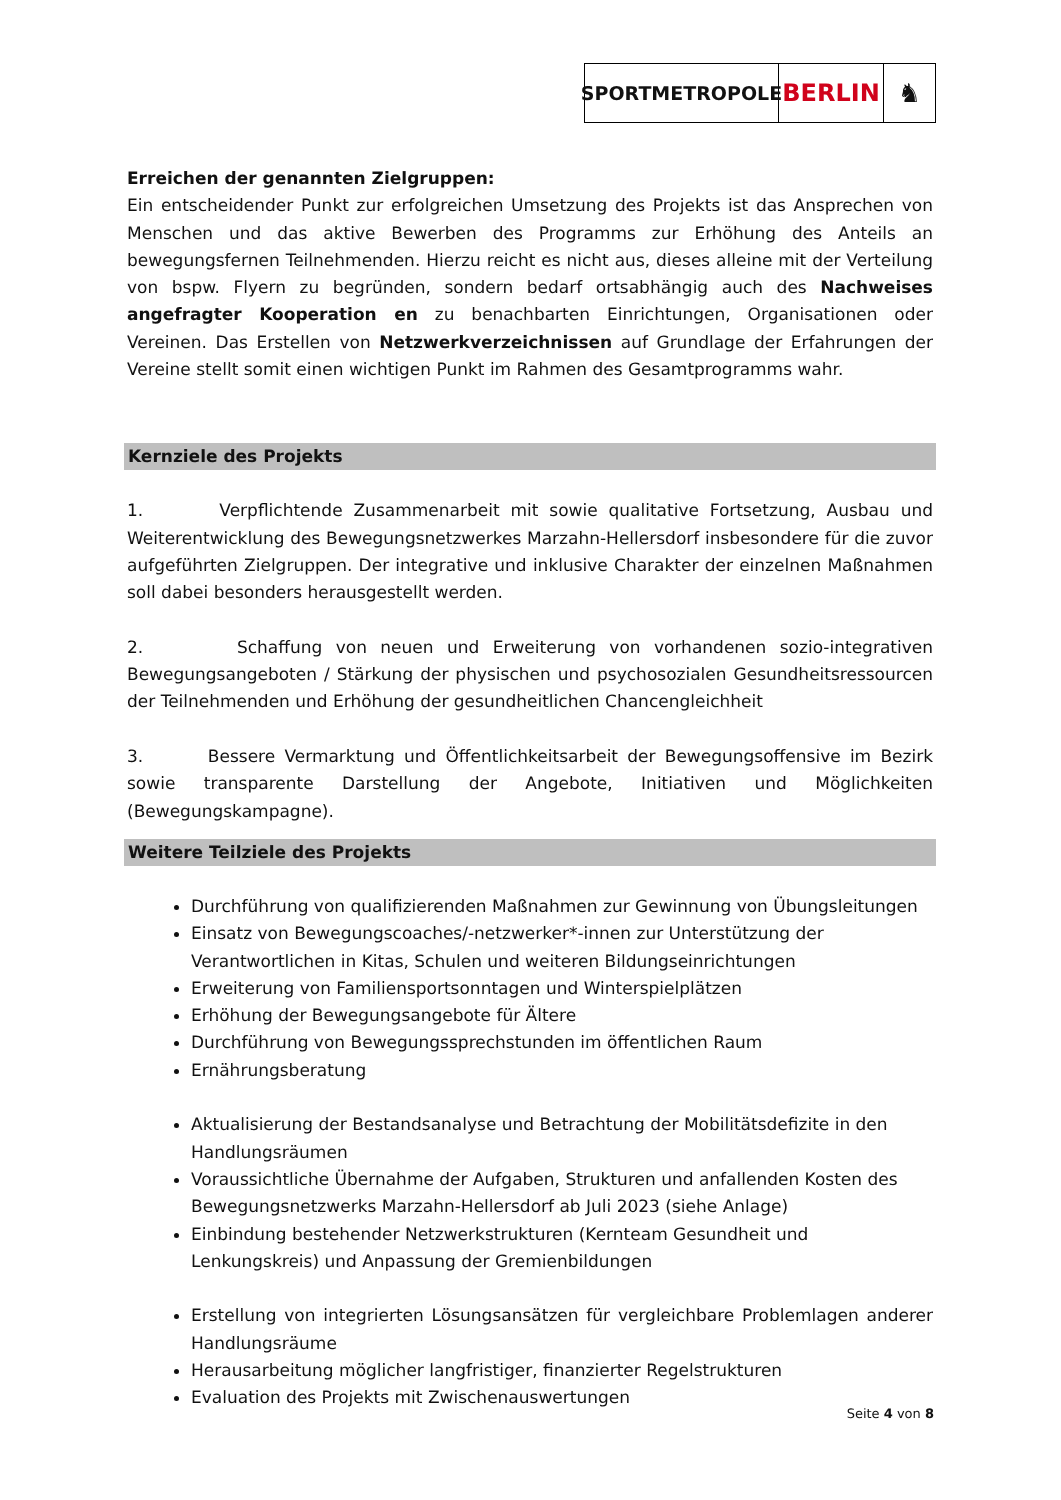SPORTMETROPOLE
BERLIN ♞
Erreichen der genannten Zielgruppen:
Ein entscheidender Punkt zur erfolgreichen Umsetzung des Projekts ist das Ansprechen von Menschen und das aktive Bewerben des Programms zur Erhöhung des Anteils an bewegungsfernen Teilnehmenden. Hierzu reicht es nicht aus, dieses alleine mit der Verteilung von bspw. Flyern zu begründen, sondern bedarf ortsabhängig auch des Nachweises angefragter Kooperation en zu benachbarten Einrichtungen, Organisationen oder Vereinen. Das Erstellen von Netzwerkverzeichnissen auf Grundlage der Erfahrungen der Vereine stellt somit einen wichtigen Punkt im Rahmen des Gesamtprogramms wahr.
Kernziele des Projekts
1. Verpflichtende Zusammenarbeit mit sowie qualitative Fortsetzung, Ausbau und Weiterentwicklung des Bewegungsnetzwerkes Marzahn-Hellersdorf insbesondere für die zuvor aufgeführten Zielgruppen. Der integrative und inklusive Charakter der einzelnen Maßnahmen soll dabei besonders herausgestellt werden.
2. Schaffung von neuen und Erweiterung von vorhandenen sozio-integrativen Bewegungsangeboten / Stärkung der physischen und psychosozialen Gesundheitsressourcen der Teilnehmenden und Erhöhung der gesundheitlichen Chancengleichheit
3. Bessere Vermarktung und Öffentlichkeitsarbeit der Bewegungsoffensive im Bezirk sowie transparente Darstellung der Angebote, Initiativen und Möglichkeiten (Bewegungskampagne).
Weitere Teilziele des Projekts
Durchführung von qualifizierenden Maßnahmen zur Gewinnung von Übungsleitungen
Einsatz von Bewegungscoaches/-netzwerker*-innen zur Unterstützung der Verantwortlichen in Kitas, Schulen und weiteren Bildungseinrichtungen
Erweiterung von Familiensportsonntagen und Winterspielplätzen
Erhöhung der Bewegungsangebote für Ältere
Durchführung von Bewegungssprechstunden im öffentlichen Raum
Ernährungsberatung
Aktualisierung der Bestandsanalyse und Betrachtung der Mobilitätsdefizite in den Handlungsräumen
Voraussichtliche Übernahme der Aufgaben, Strukturen und anfallenden Kosten des Bewegungsnetzwerks Marzahn-Hellersdorf ab Juli 2023 (siehe Anlage)
Einbindung bestehender Netzwerkstrukturen (Kernteam Gesundheit und Lenkungskreis) und Anpassung der Gremienbildungen
Erstellung von integrierten Lösungsansätzen für vergleichbare Problemlagen anderer Handlungsräume
Herausarbeitung möglicher langfristiger, finanzierter Regelstrukturen
Evaluation des Projekts mit Zwischenauswertungen
Seite 4 von 8